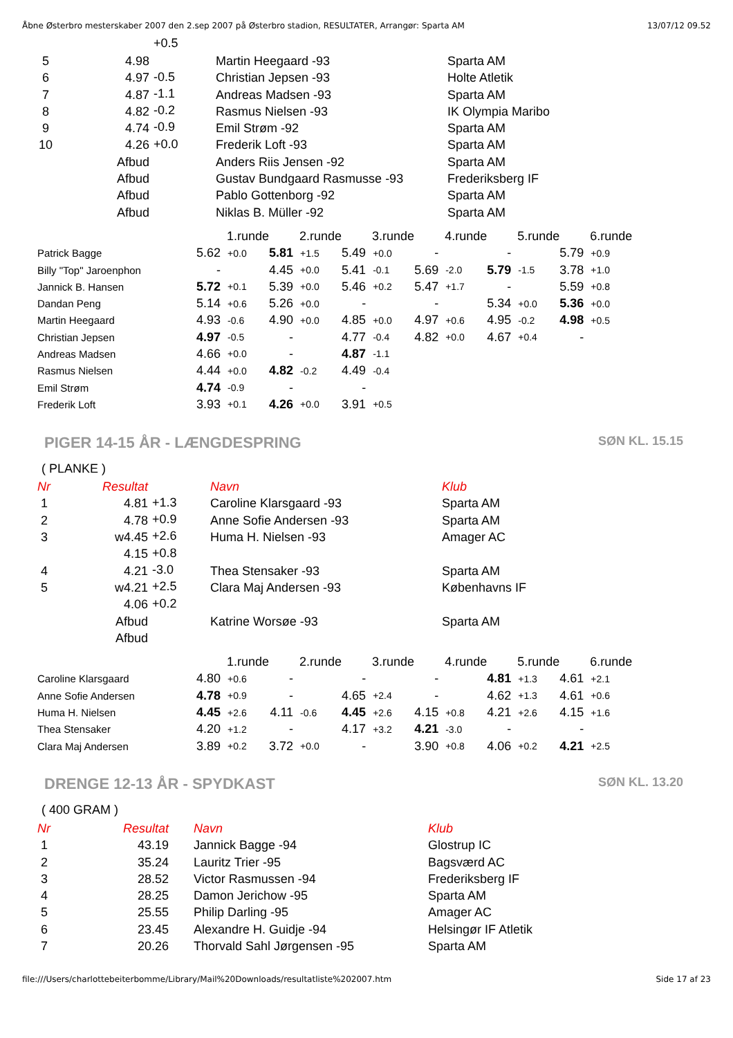Åbne Østerbro mesterskaber 2007 den 2.sep 2007 på Østerbro stadion, RESULTATER, Arrangør: Sparta AM 13/07/12 09.52
| | | +0.5 | | |
| 5 | 4.98 | | Martin Heegaard -93 | Sparta AM |
| 6 | 4.97 | -0.5 | Christian Jepsen -93 | Holte Atletik |
| 7 | 4.87 | -1.1 | Andreas Madsen -93 | Sparta AM |
| 8 | 4.82 | -0.2 | Rasmus Nielsen -93 | IK Olympia Maribo |
| 9 | 4.74 | -0.9 | Emil Strøm -92 | Sparta AM |
| 10 | 4.26 | +0.0 | Frederik Loft -93 | Sparta AM |
| | Afbud | | Anders Riis Jensen -92 | Sparta AM |
| | Afbud | | Gustav Bundgaard Rasmusse -93 | Frederiksberg IF |
| | Afbud | | Pablo Gottenborg -92 | Sparta AM |
| | Afbud | | Niklas B. Müller -92 | Sparta AM |
| | 1.runde | | 2.runde | | 3.runde | | 4.runde | | 5.runde | | 6.runde | |
| Patrick Bagge | 5.62 | +0.0 | 5.81 | +1.5 | 5.49 | +0.0 | - | | - | | 5.79 | +0.9 |
| Billy "Top" Jaroenphon | - | | 4.45 | +0.0 | 5.41 | -0.1 | 5.69 | -2.0 | 5.79 | -1.5 | 3.78 | +1.0 |
| Jannick B. Hansen | 5.72 | +0.1 | 5.39 | +0.0 | 5.46 | +0.2 | 5.47 | +1.7 | - | | 5.59 | +0.8 |
| Dandan Peng | 5.14 | +0.6 | 5.26 | +0.0 | - | | - | | 5.34 | +0.0 | 5.36 | +0.0 |
| Martin Heegaard | 4.93 | -0.6 | 4.90 | +0.0 | 4.85 | +0.0 | 4.97 | +0.6 | 4.95 | -0.2 | 4.98 | +0.5 |
| Christian Jepsen | 4.97 | -0.5 | - | | 4.77 | -0.4 | 4.82 | +0.0 | 4.67 | +0.4 | - | |
| Andreas Madsen | 4.66 | +0.0 | - | | 4.87 | -1.1 | | | | | | |
| Rasmus Nielsen | 4.44 | +0.0 | 4.82 | -0.2 | 4.49 | -0.4 | | | | | | |
| Emil Strøm | 4.74 | -0.9 | - | | - | | | | | | | |
| Frederik Loft | 3.93 | +0.1 | 4.26 | +0.0 | 3.91 | +0.5 | | | | | | |
PIGER 14-15 ÅR - LÆNGDESPRING SØN KL. 15.15
( PLANKE )
| Nr | Resultat | | Navn | Klub |
| 1 | 4.81 | +1.3 | Caroline Klarsgaard -93 | Sparta AM |
| 2 | 4.78 | +0.9 | Anne Sofie Andersen -93 | Sparta AM |
| 3 | w4.45 | +2.6 | Huma H. Nielsen -93 | Amager AC |
| | 4.15 | +0.8 | | |
| 4 | 4.21 | -3.0 | Thea Stensaker -93 | Sparta AM |
| 5 | w4.21 | +2.5 | Clara Maj Andersen -93 | Københavns IF |
| | 4.06 | +0.2 | | |
| | Afbud | | Katrine Worsøe -93 | Sparta AM |
| | Afbud | | | |
| | 1.runde | | 2.runde | | 3.runde | | 4.runde | | 5.runde | | 6.runde | |
| Caroline Klarsgaard | 4.80 | +0.6 | - | | - | | - | | 4.81 | +1.3 | 4.61 | +2.1 |
| Anne Sofie Andersen | 4.78 | +0.9 | - | | 4.65 | +2.4 | - | | 4.62 | +1.3 | 4.61 | +0.6 |
| Huma H. Nielsen | 4.45 | +2.6 | 4.11 | -0.6 | 4.45 | +2.6 | 4.15 | +0.8 | 4.21 | +2.6 | 4.15 | +1.6 |
| Thea Stensaker | 4.20 | +1.2 | - | | 4.17 | +3.2 | 4.21 | -3.0 | - | | - | |
| Clara Maj Andersen | 3.89 | +0.2 | 3.72 | +0.0 | - | | 3.90 | +0.8 | 4.06 | +0.2 | 4.21 | +2.5 |
DRENGE 12-13 ÅR - SPYDKAST SØN KL. 13.20
( 400 GRAM )
| Nr | Resultat | | Navn | Klub |
| 1 | 43.19 | | Jannick Bagge -94 | Glostrup IC |
| 2 | 35.24 | | Lauritz Trier -95 | Bagsværd AC |
| 3 | 28.52 | | Victor Rasmussen -94 | Frederiksberg IF |
| 4 | 28.25 | | Damon Jerichow -95 | Sparta AM |
| 5 | 25.55 | | Philip Darling -95 | Amager AC |
| 6 | 23.45 | | Alexandre H. Guidje -94 | Helsingør IF Atletik |
| 7 | 20.26 | | Thorvald Sahl Jørgensen -95 | Sparta AM |
file:///Users/charlottebeiterbomme/Library/Mail%20Downloads/resultatliste%202007.htm Side 17 af 23